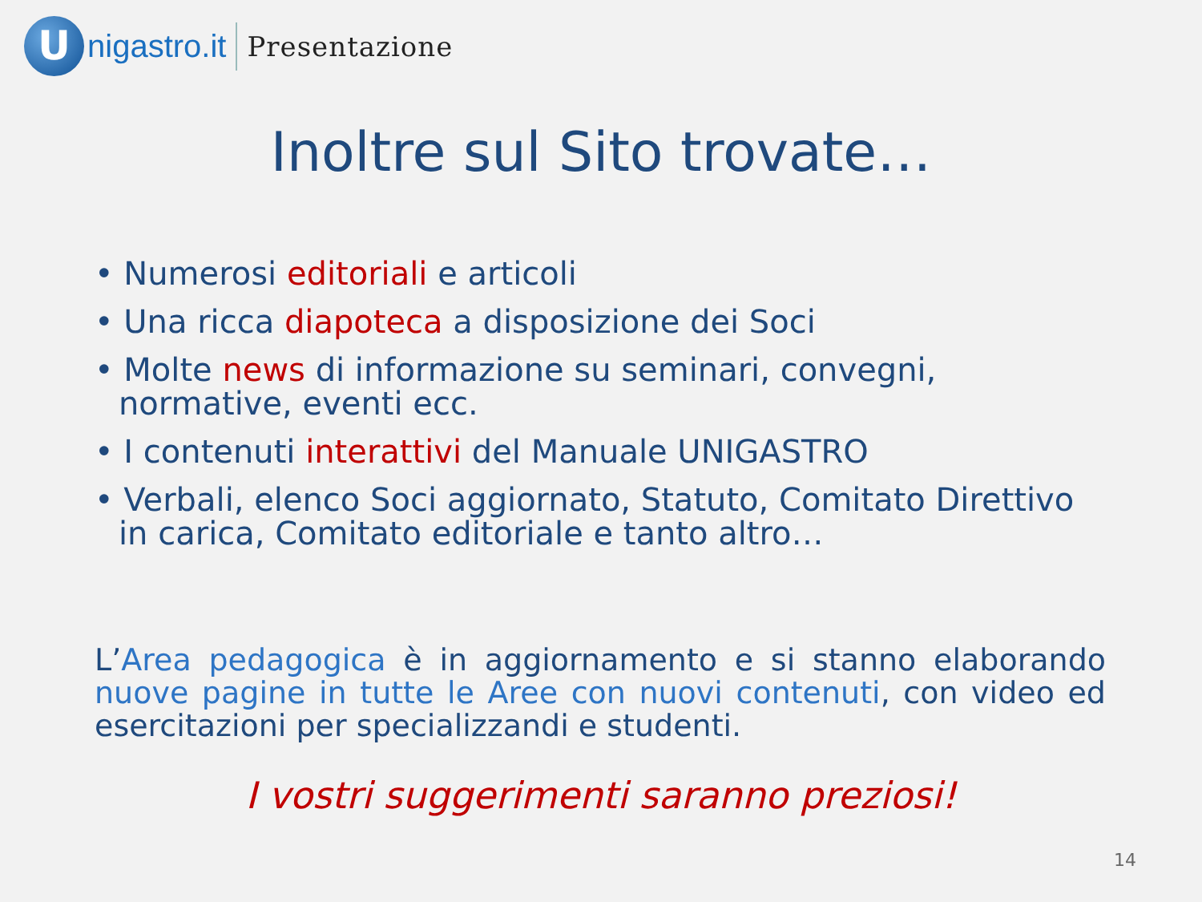U
nigastro.it
Presentazione
Inoltre sul Sito trovate…
• Numerosi editoriali e articoli
• Una ricca diapoteca a disposizione dei Soci
• Molte news di informazione su seminari, convegni, normative, eventi ecc.
• I contenuti interattivi del Manuale UNIGASTRO
• Verbali, elenco Soci aggiornato, Statuto, Comitato Direttivo in carica, Comitato editoriale e tanto altro…
L’Area pedagogica è in aggiornamento e si stanno elaborando nuove pagine in tutte le Aree con nuovi contenuti, con video ed esercitazioni per specializzandi e studenti.
I vostri suggerimenti saranno preziosi!
14